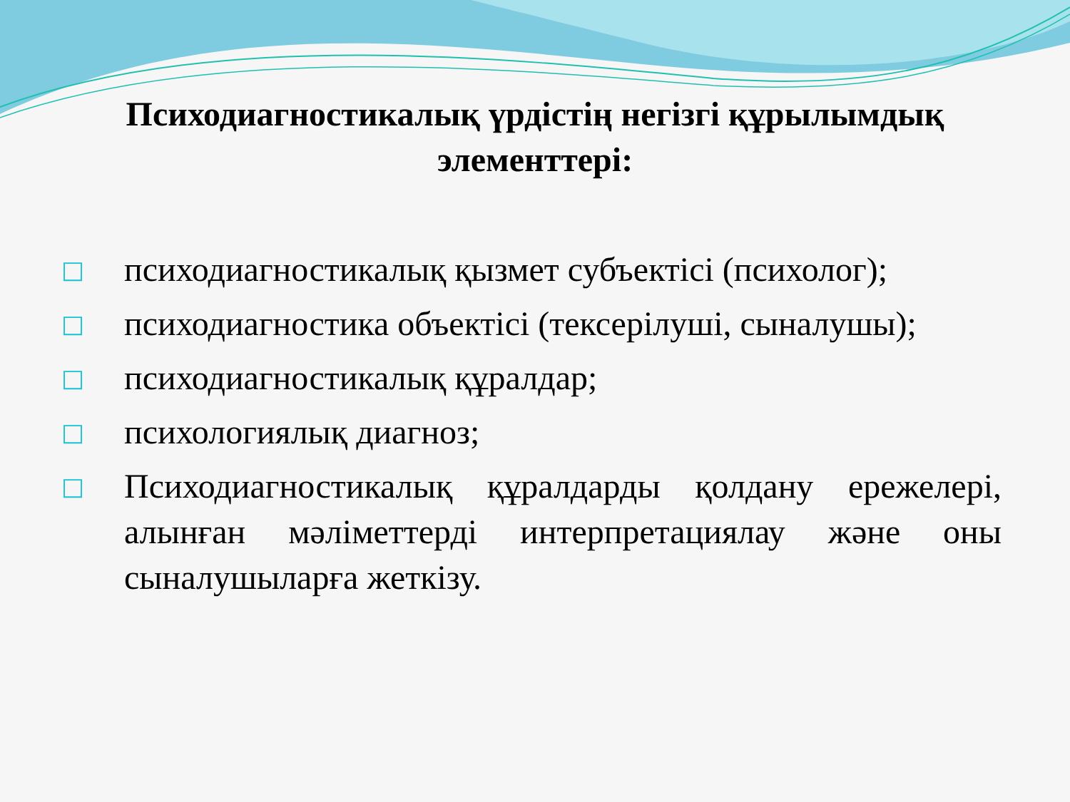Психодиагностикалық үрдістің негізгі құрылымдық элементтері:
□ психодиагностикалық қызмет субъектісі (психолог);
□ психодиагностика объектісі (тексерілуші, сыналушы);
□ психодиагностикалық құралдар;
□ психологиялық диагноз;
□ Психодиагностикалық құралдарды қолдану ережелері, алынған мәліметтерді интерпретациялау және оны сыналушыларға жеткізу.